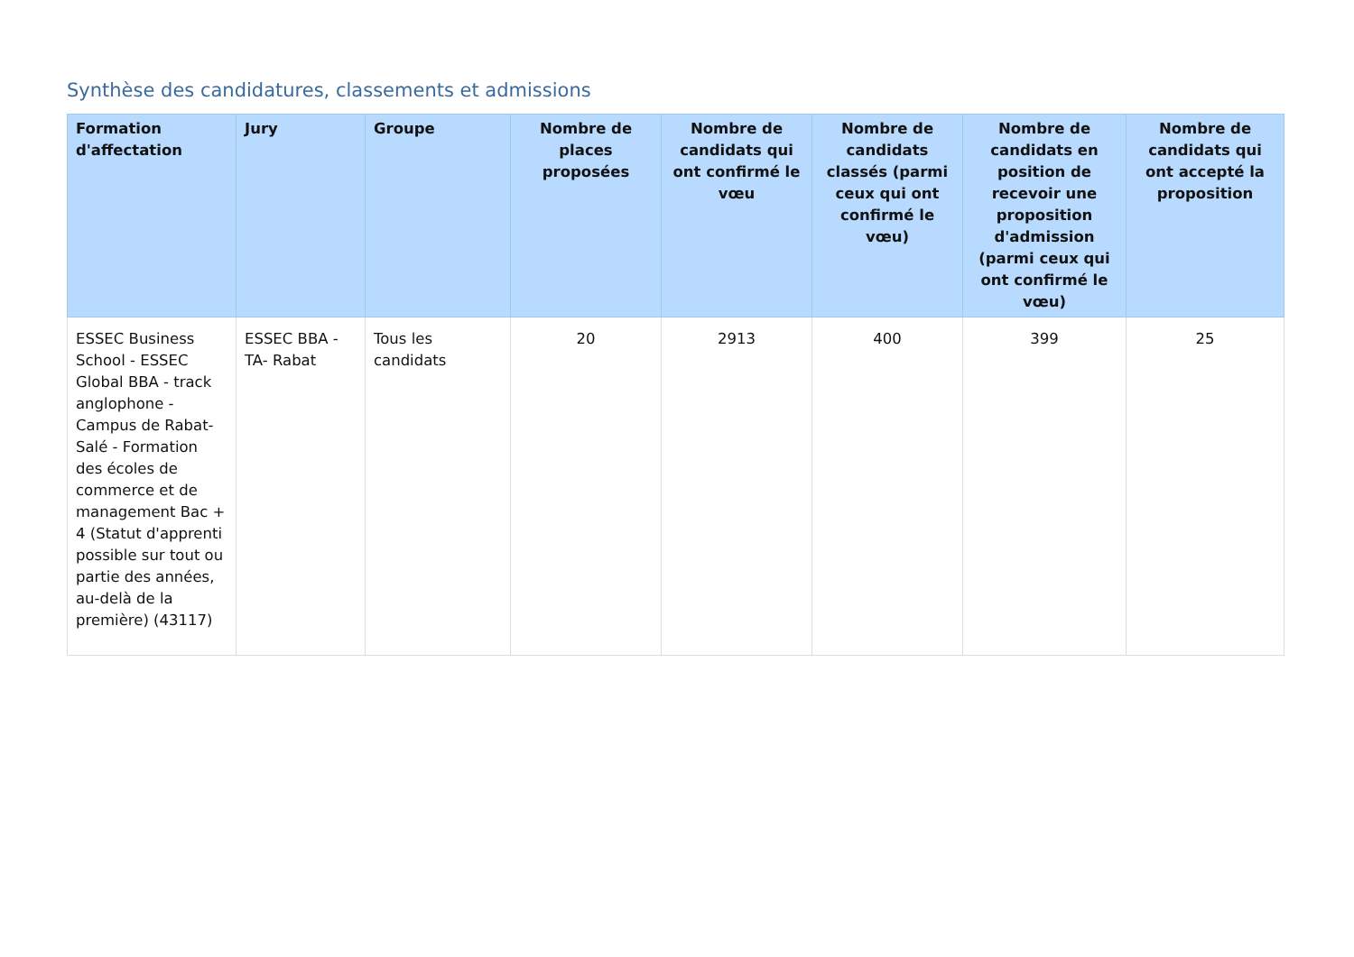Synthèse des candidatures, classements et admissions
| Formation d'affectation | Jury | Groupe | Nombre de places proposées | Nombre de candidats qui ont confirmé le vœu | Nombre de candidats classés (parmi ceux qui ont confirmé le vœu) | Nombre de candidats en position de recevoir une proposition d'admission (parmi ceux qui ont confirmé le vœu) | Nombre de candidats qui ont accepté la proposition |
| --- | --- | --- | --- | --- | --- | --- | --- |
| ESSEC Business School - ESSEC Global BBA - track anglophone - Campus de Rabat-Salé - Formation des écoles de commerce et de management Bac + 4 (Statut d'apprenti possible sur tout ou partie des années, au-delà de la première) (43117) | ESSEC BBA - TA- Rabat | Tous les candidats | 20 | 2913 | 400 | 399 | 25 |